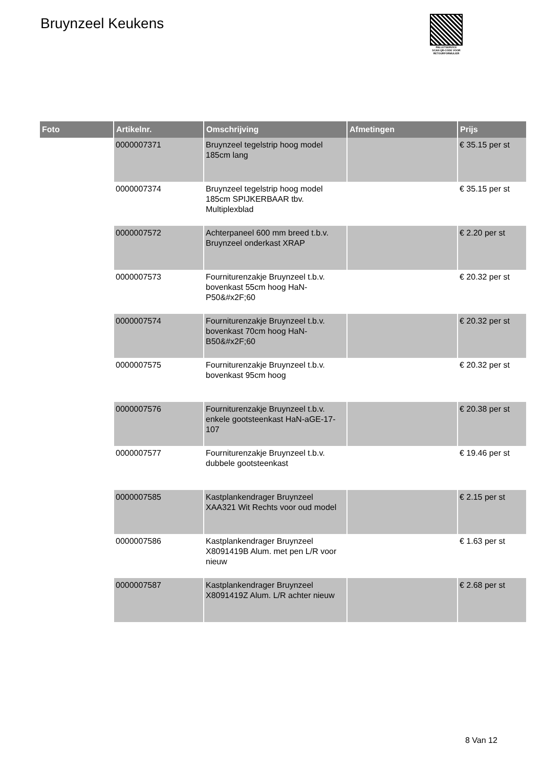Bruynzeel Keukens
PALLETSERVICE
SCAN QR-CODE VOOR
RETOURFORMULIER
| Foto | Artikelnr. | Omschrijving | Afmetingen | Prijs |
| --- | --- | --- | --- | --- |
| | 0000007371 | Bruynzeel tegelstrip hoog model 185cm lang | | € 35.15 per st |
| | 0000007374 | Bruynzeel tegelstrip hoog model 185cm SPIJKERBAAR tbv. Multiplexblad | | € 35.15 per st |
| | 0000007572 | Achterpaneel 600 mm breed t.b.v. Bruynzeel onderkast XRAP | | € 2.20 per st |
| | 0000007573 | Fourniturenzakje Bruynzeel t.b.v. bovenkast 55cm hoog HaN-P50&#x2F;60 | | € 20.32 per st |
| | 0000007574 | Fourniturenzakje Bruynzeel t.b.v. bovenkast 70cm hoog HaN-B50&#x2F;60 | | € 20.32 per st |
| | 0000007575 | Fourniturenzakje Bruynzeel t.b.v. bovenkast 95cm hoog | | € 20.32 per st |
| | 0000007576 | Fourniturenzakje Bruynzeel t.b.v. enkele gootsteenkast HaN-aGE-17-107 | | € 20.38 per st |
| | 0000007577 | Fourniturenzakje Bruynzeel t.b.v. dubbele gootsteenkast | | € 19.46 per st |
| | 0000007585 | Kastplankendrager Bruynzeel XAA321 Wit Rechts voor oud model | | € 2.15 per st |
| | 0000007586 | Kastplankendrager Bruynzeel X8091419B Alum. met pen L/R voor nieuw | | € 1.63 per st |
| | 0000007587 | Kastplankendrager Bruynzeel X8091419Z Alum. L/R achter nieuw | | € 2.68 per st |
8 Van 12